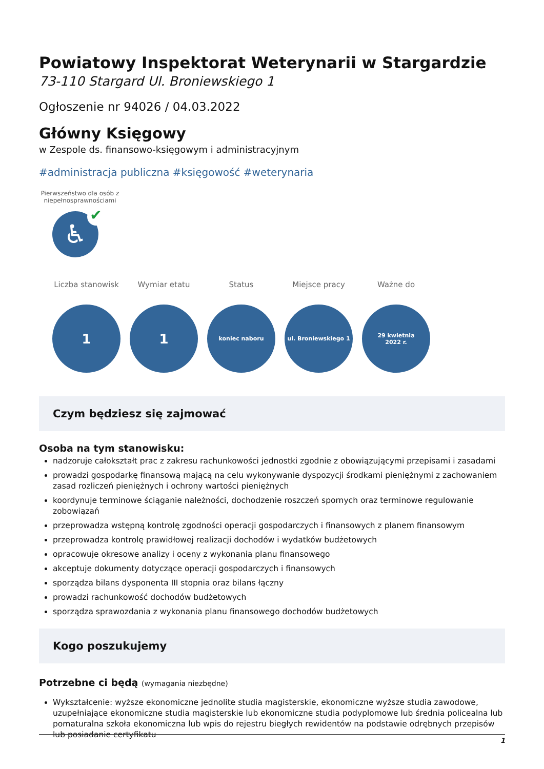Powiatowy Inspektorat Weterynarii w Stargardzie
73-110 Stargard Ul. Broniewskiego 1
Ogłoszenie nr 94026 / 04.03.2022
Główny Księgowy
w Zespole ds. finansowo-księgowym i administracyjnym
#administracja publiczna #księgowość #weterynaria
Pierwszeństwo dla osób z niepełnosprawnościami
♿ ✔
Liczba stanowisk
1
Wymiar etatu
1
Status
koniec naboru
Miejsce pracy
ul. Broniewskiego 1
Ważne do
29 kwietnia
2022 r.
Czym będziesz się zajmować
Osoba na tym stanowisku:
nadzoruje całokształt prac z zakresu rachunkowości jednostki zgodnie z obowiązującymi przepisami i zasadami
prowadzi gospodarkę finansową mającą na celu wykonywanie dyspozycji środkami pieniężnymi z zachowaniem zasad rozliczeń pieniężnych i ochrony wartości pieniężnych
koordynuje terminowe ściąganie należności, dochodzenie roszczeń spornych oraz terminowe regulowanie zobowiązań
przeprowadza wstępną kontrolę zgodności operacji gospodarczych i finansowych z planem finansowym
przeprowadza kontrolę prawidłowej realizacji dochodów i wydatków budżetowych
opracowuje okresowe analizy i oceny z wykonania planu finansowego
akceptuje dokumenty dotyczące operacji gospodarczych i finansowych
sporządza bilans dysponenta III stopnia oraz bilans łączny
prowadzi rachunkowość dochodów budżetowych
sporządza sprawozdania z wykonania planu finansowego dochodów budżetowych
Kogo poszukujemy
Potrzebne ci będą (wymagania niezbędne)
Wykształcenie: wyższe ekonomiczne jednolite studia magisterskie, ekonomiczne wyższe studia zawodowe, uzupełniające ekonomiczne studia magisterskie lub ekonomiczne studia podyplomowe lub średnia policealna lub pomaturalna szkoła ekonomiczna lub wpis do rejestru biegłych rewidentów na podstawie odrębnych przepisów lub posiadanie certyfikatu
1